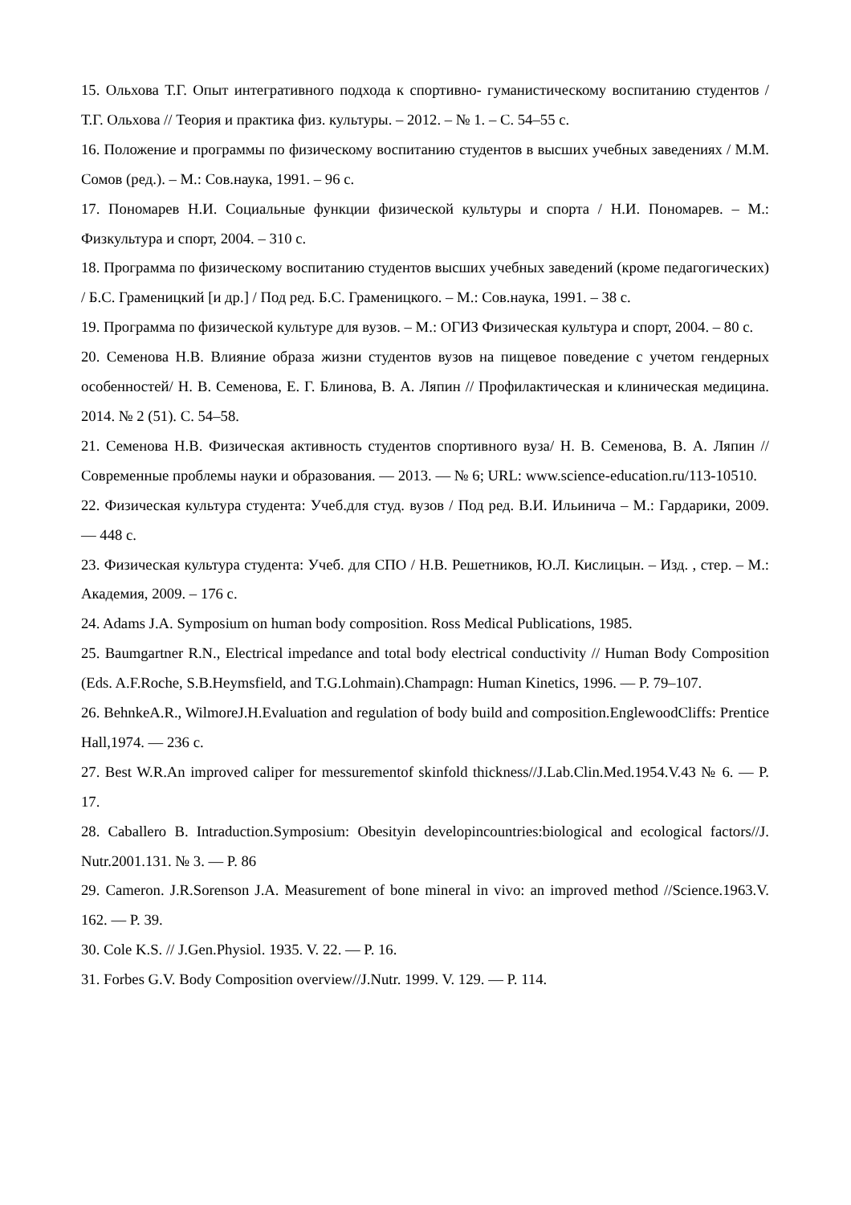15. Ольхова Т.Г. Опыт интегративного подхода к спортивно- гуманистическому воспитанию студентов / Т.Г. Ольхова // Теория и практика физ. культуры. – 2012. – № 1. – С. 54–55 с.
16. Положение и программы по физическому воспитанию студентов в высших учебных заведениях / М.М. Сомов (ред.). – М.: Сов.наука, 1991. – 96 с.
17. Пономарев Н.И. Социальные функции физической культуры и спорта / Н.И. Пономарев. – М.: Физкультура и спорт, 2004. – 310 с.
18. Программа по физическому воспитанию студентов высших учебных заведений (кроме педагогических) / Б.С. Граменицкий [и др.] / Под ред. Б.С. Граменицкого. – М.: Сов.наука, 1991. – 38 с.
19. Программа по физической культуре для вузов. – М.: ОГИЗ Физическая культура и спорт, 2004. – 80 с.
20. Семенова Н.В. Влияние образа жизни студентов вузов на пищевое поведение с учетом гендерных особенностей/ Н. В. Семенова, Е. Г. Блинова, В. А. Ляпин // Профилактическая и клиническая медицина. 2014. № 2 (51). С. 54–58.
21. Семенова Н.В. Физическая активность студентов спортивного вуза/ Н. В. Семенова, В. А. Ляпин // Современные проблемы науки и образования. — 2013. — № 6; URL: www.science-education.ru/113-10510.
22. Физическая культура студента: Учеб.для студ. вузов / Под ред. В.И. Ильинича – М.: Гардарики, 2009. — 448 с.
23. Физическая культура студента: Учеб. для СПО / Н.В. Решетников, Ю.Л. Кислицын. – Изд. , стер. – М.: Академия, 2009. – 176 с.
24. Adams J.A. Symposium on human body composition. Ross Medical Publications, 1985.
25. Baumgartner R.N., Electrical impedance and total body electrical conductivity // Human Body Composition (Eds. A.F.Roche, S.B.Heymsfield, and T.G.Lohmain).Champagn: Human Kinetics, 1996. — P. 79–107.
26. BehnkeA.R., WilmoreJ.H.Evaluation and regulation of body build and composition.EnglewoodCliffs: Prentice Hall,1974. — 236 c.
27. Best W.R.An improved caliper for messurementof skinfold thickness//J.Lab.Clin.Med.1954.V.43 № 6. — P. 17.
28. Caballero B. Intraduction.Symposium: Obesityin developincountries:biological and ecological factors//J. Nutr.2001.131. № 3. — P. 86
29. Cameron. J.R.Sorenson J.A. Measurement of bone mineral in vivo: an improved method //Science.1963.V. 162. — P. 39.
30. Cole K.S. // J.Gen.Physiol. 1935. V. 22. — P. 16.
31. Forbes G.V. Body Composition overview//J.Nutr. 1999. V. 129. — P. 114.